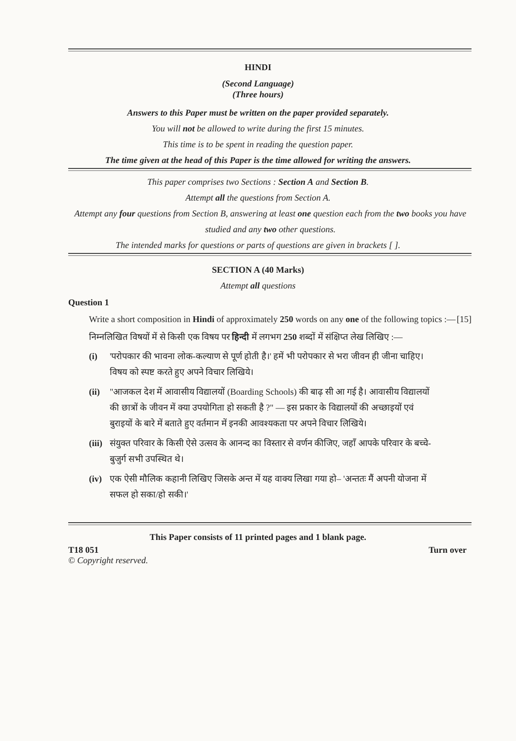HINDI
(Second Language)
(Three hours)
Answers to this Paper must be written on the paper provided separately.
You will not be allowed to write during the first 15 minutes.
This time is to be spent in reading the question paper.
The time given at the head of this Paper is the time allowed for writing the answers.
This paper comprises two Sections : Section A and Section B.
Attempt all the questions from Section A.
Attempt any four questions from Section B, answering at least one question each from the two books you have studied and any two other questions.
The intended marks for questions or parts of questions are given in brackets [ ].
SECTION A (40 Marks)
Attempt all questions
Question 1
Write a short composition in Hindi of approximately 250 words on any one of the following topics :— [15]
निम्नलिखित विषयों में से किसी एक विषय पर हिन्दी में लगभग 250 शब्दों में संक्षिप्त लेख लिखिए :—
(i) 'परोपकार की भावना लोक-कल्याण से पूर्ण होती है।' हमें भी परोपकार से भरा जीवन ही जीना चाहिए। विषय को स्पष्ट करते हुए अपने विचार लिखिये।
(ii) "आजकल देश में आवासीय विद्यालयों (Boarding Schools) की बाढ़ सी आ गई है। आवासीय विद्यालयों की छात्रों के जीवन में क्या उपयोगिता हो सकती है ?" — इस प्रकार के विद्यालयों की अच्छाइयों एवं बुराइयों के बारे में बताते हुए वर्तमान में इनकी आवश्यकता पर अपने विचार लिखिये।
(iii) संयुक्त परिवार के किसी ऐसे उत्सव के आनन्द का विस्तार से वर्णन कीजिए, जहाँ आपके परिवार के बच्चे-बुजुर्ग सभी उपस्थित थे।
(iv) एक ऐसी मौलिक कहानी लिखिए जिसके अन्त में यह वाक्य लिखा गया हो– 'अन्ततः मैं अपनी योजना में सफल हो सका/हो सकी।'
This Paper consists of 11 printed pages and 1 blank page.
T18 051 Turn over
© Copyright reserved.